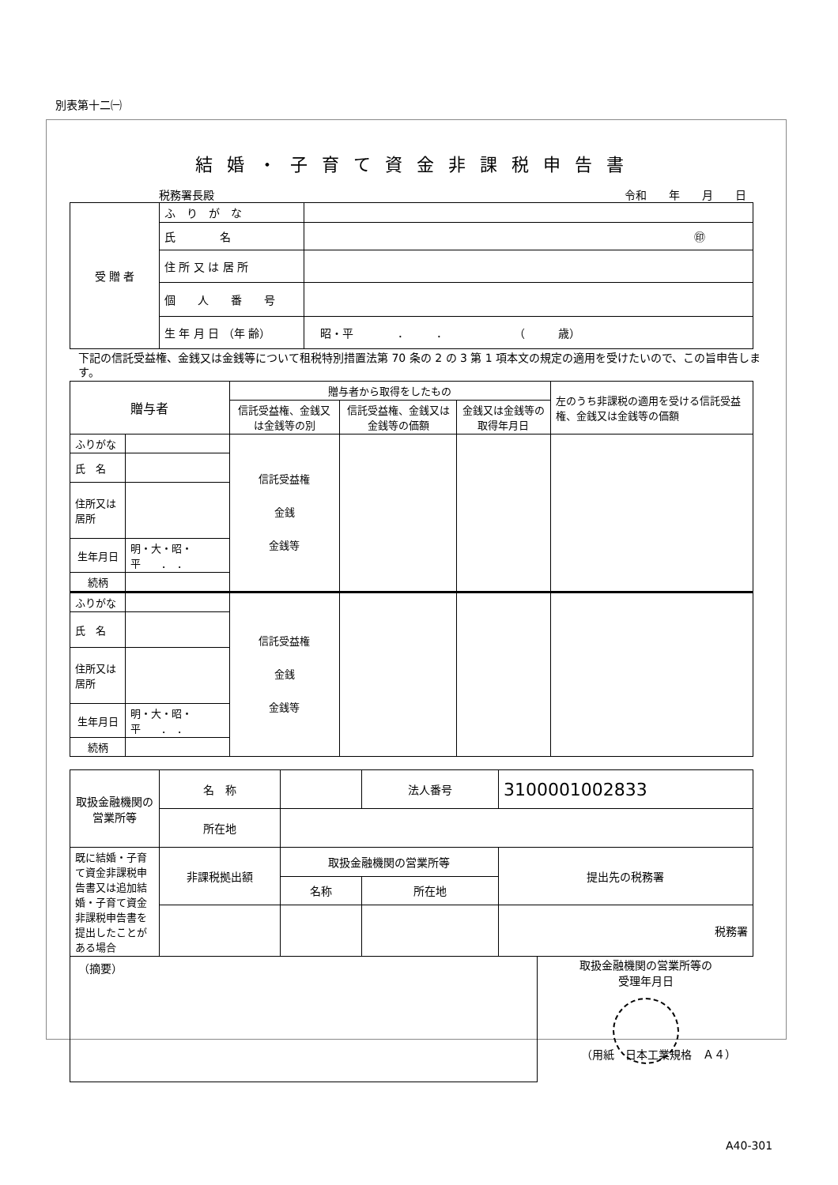別表第十二㈠
結婚・子育て資金非課税申告書
税務署長殿 令和　　年　　月　　日
| 受 贈 者 | ふ り が な | |
| | 氏 名 | ㊞ |
| | 住 所 又 は 居 所 | |
| | 個 人 番 号 | |
| | 生 年 月 日 （年 齢） | 昭・平 ． ． （ 歳） |
下記の信託受益権、金銭又は金銭等について租税特別措置法第 70 条の 2 の 3 第 1 項本文の規定の適用を受けたいので、この旨申告します。
| 贈与者 | | 贈与者から取得をしたもの | | | 左のうち非課税の適用を受ける信託受益権、金銭又は金銭等の価額 |
| | | 信託受益権、金銭又は金銭等の別 | 信託受益権、金銭又は金銭等の価額 | 金銭又は金銭等の取得年月日 | |
| ふりがな | | 信託受益権 金銭 金銭等 | | | |
| 氏 名 | | | | | |
| 住所又は居所 | | | | | |
| 生年月日 | 明・大・昭・平 ． ． | | | | |
| 続柄 | | | | | |
| ふりがな | | 信託受益権 金銭 金銭等 | | | |
| 氏 名 | | | | | |
| 住所又は居所 | | | | | |
| 生年月日 | 明・大・昭・平 ． ． | | | | |
| 続柄 | | | | | |
| 取扱金融機関の営業所等 | 名 称 | | | 法人番号 | 3100001002833 |
| | 所在地 | | | | |
| 既に結婚・子育て資金非課税申告書又は追加結婚・子育て資金非課税申告書を提出したことがある場合 | 非課税拠出額 | 取扱金融機関の営業所等 | | | 提出先の税務署 |
| | | 名称 | 所在地 | | |
| | | | | | 税務署 |
（摘要）
取扱金融機関の営業所等の
受理年月日
（用紙　日本工業規格　Ａ４）
A40-301